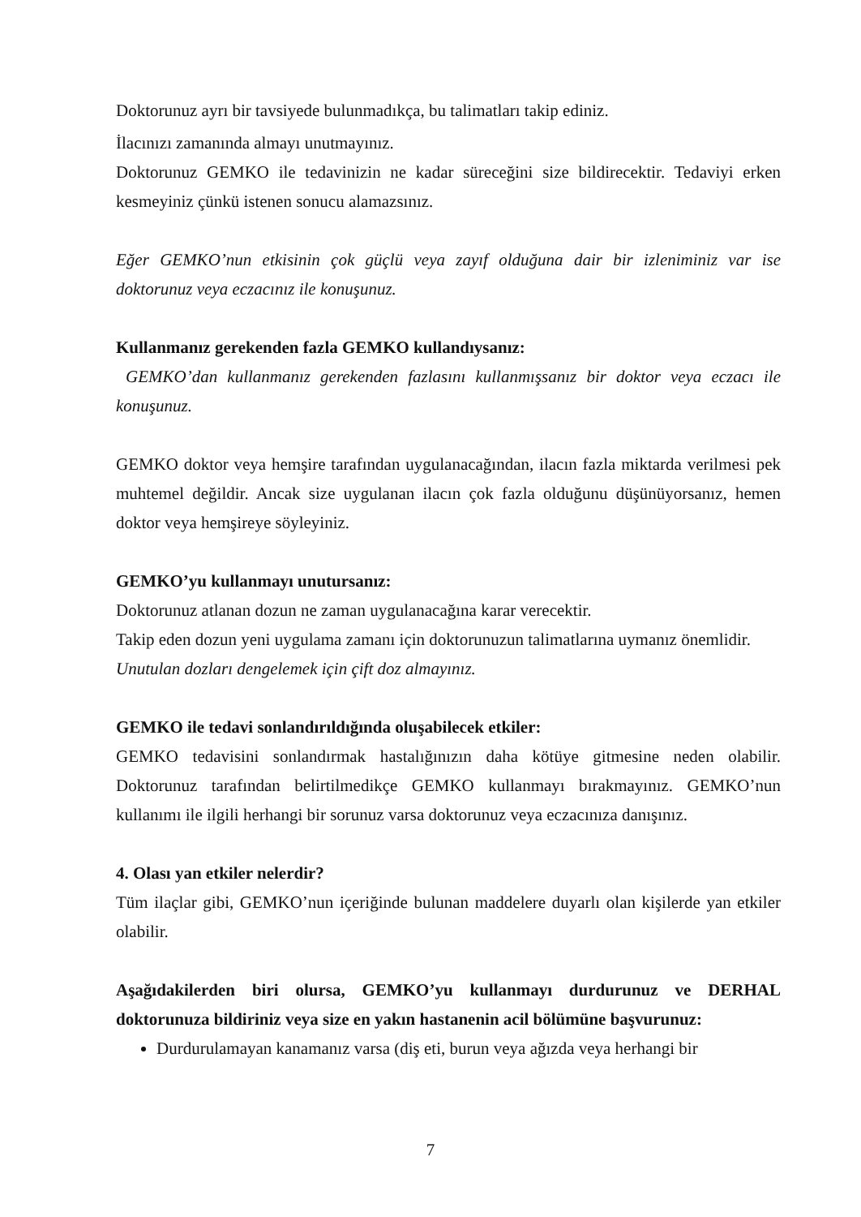Doktorunuz ayrı bir tavsiyede bulunmadıkça, bu talimatları takip ediniz.
İlacınızı zamanında almayı unutmayınız.
Doktorunuz GEMKO ile tedavinizin ne kadar süreceğini size bildirecektir. Tedaviyi erken kesmeyiniz çünkü istenen sonucu alamazsınız.
Eğer GEMKO’nun etkisinin çok güçlü veya zayıf olduğuna dair bir izleniminiz var ise doktorunuz veya eczacınız ile konuşunuz.
Kullanmanız gerekenden fazla GEMKO kullandıysanız:
GEMKO’dan kullanmanız gerekenden fazlasını kullanmışsanız bir doktor veya eczacı ile konuşunuz.
GEMKO doktor veya hemşire tarafından uygulanacağından, ilacın fazla miktarda verilmesi pek muhtemel değildir. Ancak size uygulanan ilacın çok fazla olduğunu düşünüyorsanız, hemen doktor veya hemşireye söyleyiniz.
GEMKO’yu kullanmayı unutursanız:
Doktorunuz atlanan dozun ne zaman uygulanacağına karar verecektir.
Takip eden dozun yeni uygulama zamanı için doktorunuzun talimatlarına uymanız önemlidir.
Unutulan dozları dengelemek için çift doz almayınız.
GEMKO ile tedavi sonlandırıldığında oluşabilecek etkiler:
GEMKO tedavisini sonlandırmak hastalığınızın daha kötüye gitmesine neden olabilir. Doktorunuz tarafından belirtilmedikçe GEMKO kullanmayı bırakmayınız. GEMKO’nun kullanımı ile ilgili herhangi bir sorunuz varsa doktorunuz veya eczacınıza danışınız.
4. Olası yan etkiler nelerdir?
Tüm ilaçlar gibi, GEMKO’nun içeriğinde bulunan maddelere duyarlı olan kişilerde yan etkiler olabilir.
Aşağıdakilerden biri olursa, GEMKO’yu kullanmayı durdurunuz ve DERHAL doktorunuza bildiriniz veya size en yakın hastanenin acil bölümüne başvurunuz:
Durdurulamayan kanamanız varsa (diş eti, burun veya ağızda veya herhangi bir
7